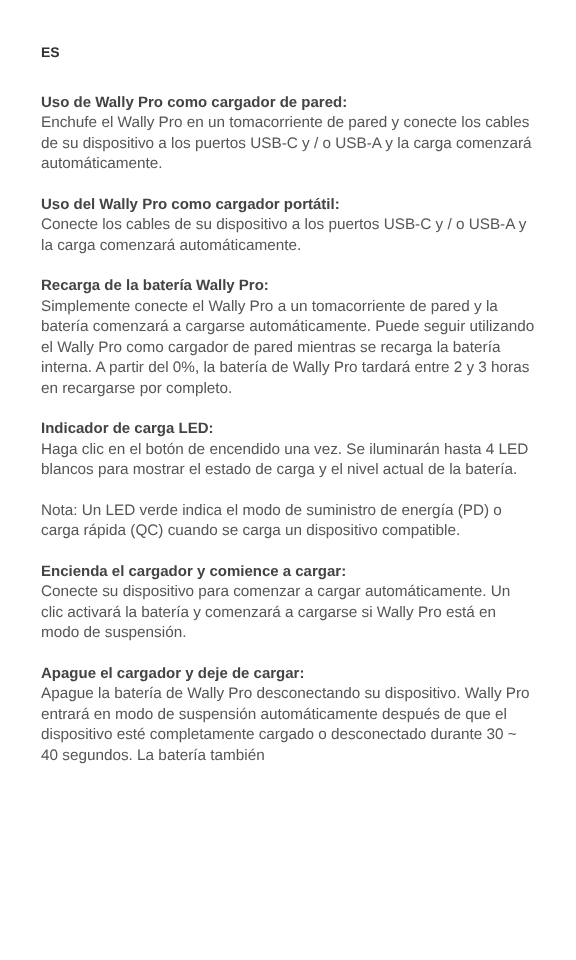ES
Uso de Wally Pro como cargador de pared:
Enchufe el Wally Pro en un tomacorriente de pared y conecte los cables de su dispositivo a los puertos USB-C y / o USB-A y la carga comenzará automáticamente.
Uso del Wally Pro como cargador portátil:
Conecte los cables de su dispositivo a los puertos USB-C y / o USB-A y la carga comenzará automáticamente.
Recarga de la batería Wally Pro:
Simplemente conecte el Wally Pro a un tomacorriente de pared y la batería comenzará a cargarse automáticamente. Puede seguir utilizando el Wally Pro como cargador de pared mientras se recarga la batería interna. A partir del 0%, la batería de Wally Pro tardará entre 2 y 3 horas en recargarse por completo.
Indicador de carga LED:
Haga clic en el botón de encendido una vez. Se iluminarán hasta 4 LED blancos para mostrar el estado de carga y el nivel actual de la batería.
Nota: Un LED verde indica el modo de suministro de energía (PD) o carga rápida (QC) cuando se carga un dispositivo compatible.
Encienda el cargador y comience a cargar:
Conecte su dispositivo para comenzar a cargar automáticamente. Un clic activará la batería y comenzará a cargarse si Wally Pro está en modo de suspensión.
Apague el cargador y deje de cargar:
Apague la batería de Wally Pro desconectando su dispositivo. Wally Pro entrará en modo de suspensión automáticamente después de que el dispositivo esté completamente cargado o desconectado durante 30 ~ 40 segundos. La batería también